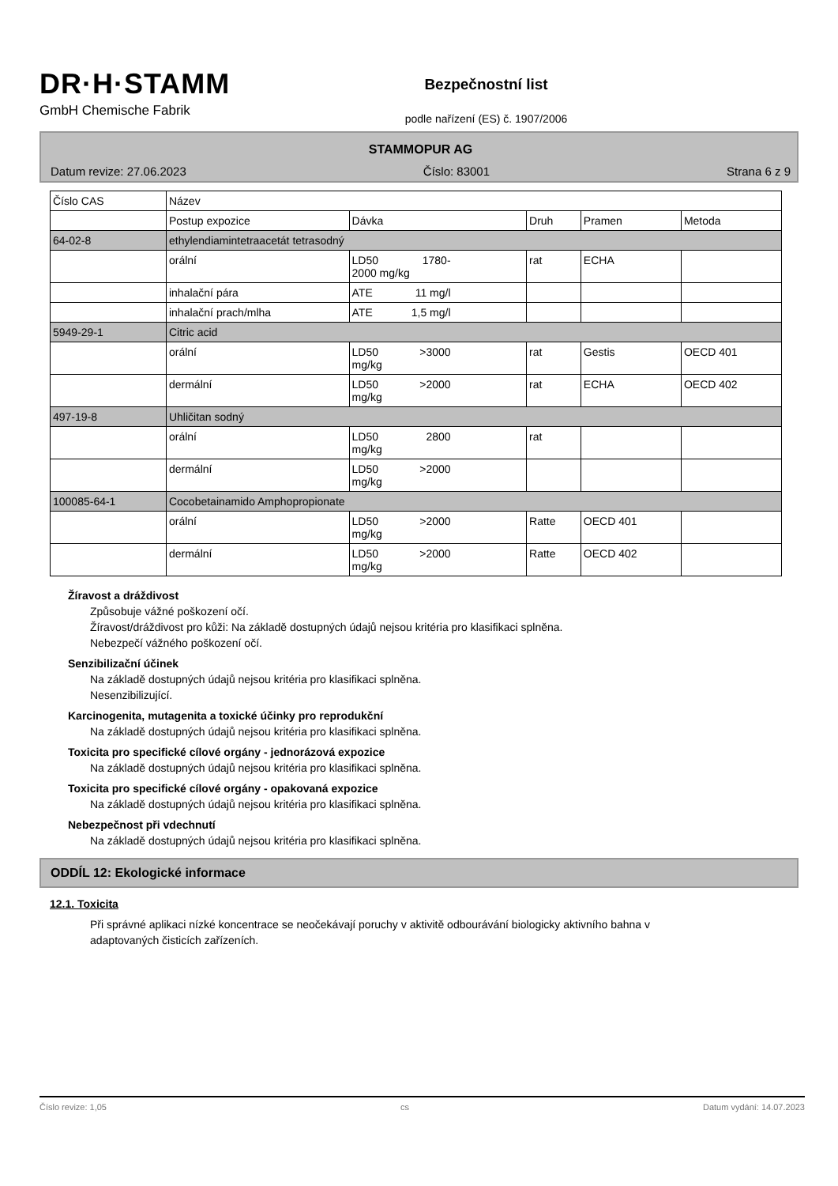DR·H·STAMM
GmbH Chemische Fabrik
Bezpečnostní list
podle nařízení (ES) č. 1907/2006
STAMMOPUR AG
Datum revize: 27.06.2023 Číslo: 83001 Strana 6 z 9
| Číslo CAS | Název | | | | |
| --- | --- | --- | --- | --- | --- |
| | Postup expozice | Dávka | Druh | Pramen | Metoda |
| 64-02-8 | ethylendiamintetraacetát tetrasodný | | | | |
| | orální | LD50 1780- 2000 mg/kg | rat | ECHA | |
| | inhalační pára | ATE 11 mg/l | | | |
| | inhalační prach/mlha | ATE 1,5 mg/l | | | |
| 5949-29-1 | Citric acid | | | | |
| | orální | LD50 >3000 mg/kg | rat | Gestis | OECD 401 |
| | dermální | LD50 >2000 mg/kg | rat | ECHA | OECD 402 |
| 497-19-8 | Uhličitan sodný | | | | |
| | orální | LD50 2800 mg/kg | rat | | |
| | dermální | LD50 >2000 mg/kg | | | |
| 100085-64-1 | Cocobetainamido Amphopropionate | | | | |
| | orální | LD50 >2000 mg/kg | Ratte | OECD 401 | |
| | dermální | LD50 >2000 mg/kg | Ratte | OECD 402 | |
Žíravost a dráždivost
Způsobuje vážné poškození očí.
Žíravost/dráždivost pro kůži: Na základě dostupných údajů nejsou kritéria pro klasifikaci splněna.
Nebezpečí vážného poškození očí.
Senzibilizační účinek
Na základě dostupných údajů nejsou kritéria pro klasifikaci splněna.
Nesenzibilizující.
Karcinogenita, mutagenita a toxické účinky pro reprodukční
Na základě dostupných údajů nejsou kritéria pro klasifikaci splněna.
Toxicita pro specifické cílové orgány - jednorázová expozice
Na základě dostupných údajů nejsou kritéria pro klasifikaci splněna.
Toxicita pro specifické cílové orgány - opakovaná expozice
Na základě dostupných údajů nejsou kritéria pro klasifikaci splněna.
Nebezpečnost při vdechnutí
Na základě dostupných údajů nejsou kritéria pro klasifikaci splněna.
ODDÍL 12: Ekologické informace
12.1. Toxicita
Při správné aplikaci nízké koncentrace se neočekávají poruchy v aktivitě odbourávání biologicky aktivního bahna v adaptovaných čisticích zařízeních.
Číslo revize: 1,05 cs Datum vydání: 14.07.2023